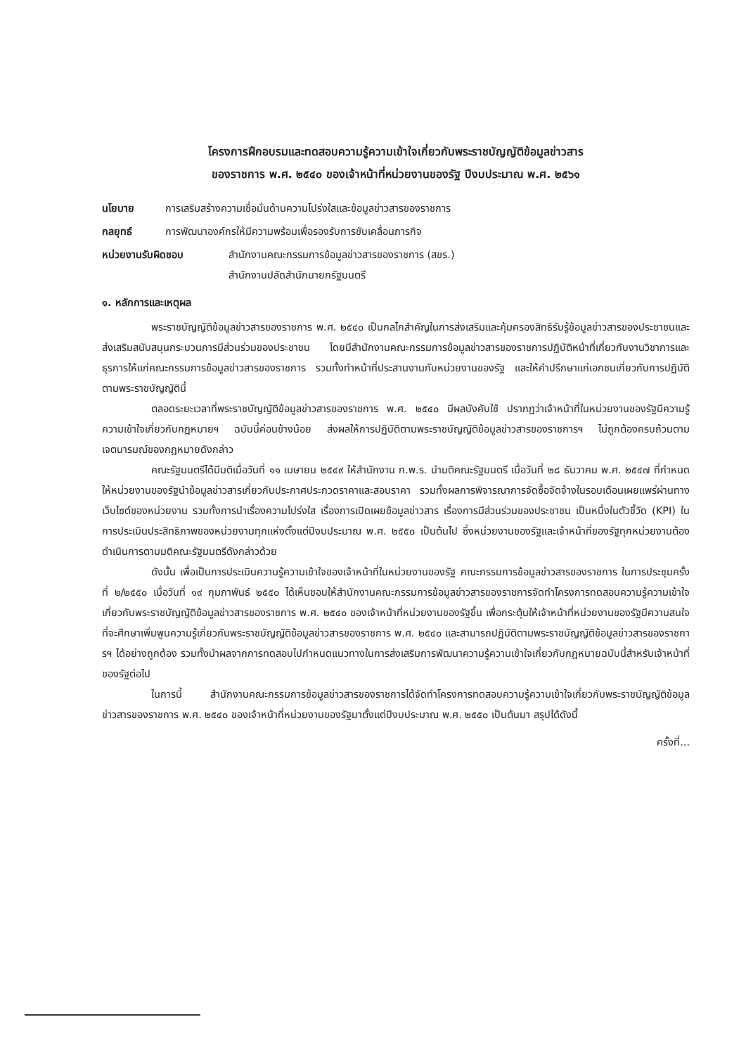โครงการฝึกอบรมและทดสอบความรู้ความเข้าใจเกี่ยวกับพระราชบัญญัติข้อมูลข่าวสาร
ของราชการ พ.ศ. ๒๕๔๐ ของเจ้าหน้าที่หน่วยงานของรัฐ ปีงบประมาณ พ.ศ. ๒๕๖๑
นโยบาย การเสริมสร้างความเชื่อมั่นด้านความโปร่งใสและข้อมูลข่าวสารของราชการ
กลยุทธ์ การพัฒนาองค์กรให้มีความพร้อมเพื่อรองรับการขับเคลื่อนภารกิจ
หน่วยงานรับผิดชอบ สำนักงานคณะกรรมการข้อมูลข่าวสารของราชการ (สขร.)
สำนักงานปลัดสำนักนายกรัฐมนตรี
๑. หลักการและเหตุผล
พระราชบัญญัติข้อมูลข่าวสารของราชการ พ.ศ. ๒๕๔๐ เป็นกลไกสำคัญในการส่งเสริมและคุ้มครองสิทธิรับรู้ข้อมูลข่าวสารของประชาชนและส่งเสริมสนับสนุนกระบวนการมีส่วนร่วมของประชาชน โดยมีสำนักงานคณะกรรมการข้อมูลข่าวสารของราชการปฏิบัติหน้าที่เกี่ยวกับงานวิชาการและธุรการให้แก่คณะกรรมการข้อมูลข่าวสารของราชการ รวมทั้งทำหน้าที่ประสานงานกับหน่วยงานของรัฐ และให้คำปรึกษาแก่เอกชนเกี่ยวกับการปฏิบัติตามพระราชบัญญัตินี้
ตลอดระยะเวลาที่พระราชบัญญัติข้อมูลข่าวสารของราชการ พ.ศ. ๒๕๔๐ มีผลบังคับใช้ ปรากฏว่าเจ้าหน้าที่ในหน่วยงานของรัฐมีความรู้ความเข้าใจเกี่ยวกับกฎหมายฯ ฉบับนี้ค่อนข้างน้อย ส่งผลให้การปฏิบัติตามพระราชบัญญัติข้อมูลข่าวสารของราชการฯ ไม่ถูกต้องครบถ้วนตามเจตนารมณ์ของกฎหมายดังกล่าว
คณะรัฐมนตรีได้มีมติเมื่อวันที่ ๑๑ เมษายน ๒๕๔๙ ให้สำนักงาน ก.พ.ร. นำมติคณะรัฐมนตรี เมื่อวันที่ ๒๘ ธันวาคม พ.ศ. ๒๕๔๗ ที่กำหนดให้หน่วยงานของรัฐนำข้อมูลข่าวสารเกี่ยวกับประกาศประกวดราคาและสอบราคา รวมทั้งผลการพิจารณาการจัดซื้อจัดจ้างในรอบเดือนเผยแพร่ผ่านทางเว็บไซต์ของหน่วยงาน รวมทั้งการนำเรื่องความโปร่งใส เรื่องการเปิดเผยข้อมูลข่าวสาร เรื่องการมีส่วนร่วมของประชาชน เป็นหนึ่งในตัวชี้วัด (KPI) ในการประเมินประสิทธิภาพของหน่วยงานทุกแห่งตั้งแต่ปีงบประมาณ พ.ศ. ๒๕๕๐ เป็นต้นไป ซึ่งหน่วยงานของรัฐและเจ้าหน้าที่ของรัฐทุกหน่วยงานต้องดำเนินการตามมติคณะรัฐมนตรีดังกล่าวด้วย
ดังนั้น เพื่อเป็นการประเมินความรู้ความเข้าใจของเจ้าหน้าที่ในหน่วยงานของรัฐ คณะกรรมการข้อมูลข่าวสารของราชการ ในการประชุมครั้งที่ ๒/๒๕๕๐ เมื่อวันที่ ๑๙ กุมภาพันธ์ ๒๕๕๐ ได้เห็นชอบให้สำนักงานคณะกรรมการข้อมูลข่าวสารของราชการจัดทำโครงการทดสอบความรู้ความเข้าใจเกี่ยวกับพระราชบัญญัติข้อมูลข่าวสารของราชการ พ.ศ. ๒๕๔๐ ของเจ้าหน้าที่หน่วยงานของรัฐขึ้น เพื่อกระตุ้นให้เจ้าหน้าที่หน่วยงานของรัฐมีความสนใจที่จะศึกษาเพิ่มพูนความรู้เกี่ยวกับพระราชบัญญัติข้อมูลข่าวสารของราชการ พ.ศ. ๒๕๔๐ และสามารถปฏิบัติตามพระราชบัญญัติข้อมูลข่าวสารของราชการฯ ได้อย่างถูกต้อง รวมทั้งนำผลจากการทดสอบไปกำหนดแนวทางในการส่งเสริมการพัฒนาความรู้ความเข้าใจเกี่ยวกับกฎหมายฉบับนี้สำหรับเจ้าหน้าที่ของรัฐต่อไป
ในการนี้ สำนักงานคณะกรรมการข้อมูลข่าวสารของราชการได้จัดทำโครงการทดสอบความรู้ความเข้าใจเกี่ยวกับพระราชบัญญัติข้อมูลข่าวสารของราชการ พ.ศ. ๒๕๔๐ ของเจ้าหน้าที่หน่วยงานของรัฐมาตั้งแต่ปีงบประมาณ พ.ศ. ๒๕๕๐ เป็นต้นมา สรุปได้ดังนี้
ครั้งที่...